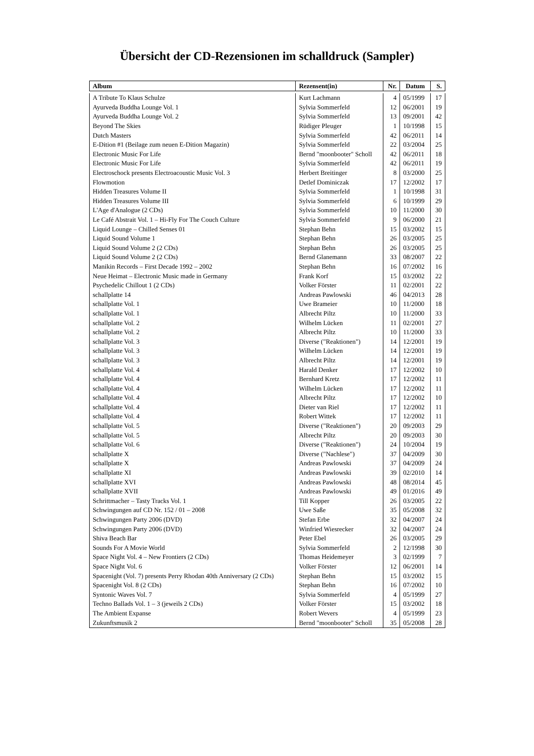Übersicht der CD-Rezensionen im schalldruck (Sampler)
| Album | Rezensent(in) | Nr. | Datum | S. |
| --- | --- | --- | --- | --- |
| A Tribute To Klaus Schulze | Kurt Lachmann | 4 | 05/1999 | 17 |
| Ayurveda Buddha Lounge Vol. 1 | Sylvia Sommerfeld | 12 | 06/2001 | 19 |
| Ayurveda Buddha Lounge Vol. 2 | Sylvia Sommerfeld | 13 | 09/2001 | 42 |
| Beyond The Skies | Rüdiger Pleuger | 1 | 10/1998 | 15 |
| Dutch Masters | Sylvia Sommerfeld | 42 | 06/2011 | 14 |
| E-Dition #1 (Beilage zum neuen E-Dition Magazin) | Sylvia Sommerfeld | 22 | 03/2004 | 25 |
| Electronic Music For Life | Bernd "moonbooter" Scholl | 42 | 06/2011 | 18 |
| Electronic Music For Life | Sylvia Sommerfeld | 42 | 06/2011 | 19 |
| Electroschock presents Electroacoustic Music Vol. 3 | Herbert Breitinger | 8 | 03/2000 | 25 |
| Flowmotion | Detlef Dominiczak | 17 | 12/2002 | 17 |
| Hidden Treasures Volume II | Sylvia Sommerfeld | 1 | 10/1998 | 31 |
| Hidden Treasures Volume III | Sylvia Sommerfeld | 6 | 10/1999 | 29 |
| L'Age d'Analogue (2 CDs) | Sylvia Sommerfeld | 10 | 11/2000 | 30 |
| Le Café Abstrait Vol. 1 – Hi-Fly For The Couch Culture | Sylvia Sommerfeld | 9 | 06/2000 | 21 |
| Liquid Lounge – Chilled Senses 01 | Stephan Behn | 15 | 03/2002 | 15 |
| Liquid Sound Volume 1 | Stephan Behn | 26 | 03/2005 | 25 |
| Liquid Sound Volume 2 (2 CDs) | Stephan Behn | 26 | 03/2005 | 25 |
| Liquid Sound Volume 2 (2 CDs) | Bernd Glanemann | 33 | 08/2007 | 22 |
| Manikin Records – First Decade 1992 – 2002 | Stephan Behn | 16 | 07/2002 | 16 |
| Neue Heimat – Electronic Music made in Germany | Frank Korf | 15 | 03/2002 | 22 |
| Psychedelic Chillout 1 (2 CDs) | Volker Förster | 11 | 02/2001 | 22 |
| schallplatte 14 | Andreas Pawlowski | 46 | 04/2013 | 28 |
| schallplatte Vol. 1 | Uwe Brameier | 10 | 11/2000 | 18 |
| schallplatte Vol. 1 | Albrecht Piltz | 10 | 11/2000 | 33 |
| schallplatte Vol. 2 | Wilhelm Lücken | 11 | 02/2001 | 27 |
| schallplatte Vol. 2 | Albrecht Piltz | 10 | 11/2000 | 33 |
| schallplatte Vol. 3 | Diverse ("Reaktionen") | 14 | 12/2001 | 19 |
| schallplatte Vol. 3 | Wilhelm Lücken | 14 | 12/2001 | 19 |
| schallplatte Vol. 3 | Albrecht Piltz | 14 | 12/2001 | 19 |
| schallplatte Vol. 4 | Harald Denker | 17 | 12/2002 | 10 |
| schallplatte Vol. 4 | Bernhard Kretz | 17 | 12/2002 | 11 |
| schallplatte Vol. 4 | Wilhelm Lücken | 17 | 12/2002 | 11 |
| schallplatte Vol. 4 | Albrecht Piltz | 17 | 12/2002 | 10 |
| schallplatte Vol. 4 | Dieter van Riel | 17 | 12/2002 | 11 |
| schallplatte Vol. 4 | Robert Wittek | 17 | 12/2002 | 11 |
| schallplatte Vol. 5 | Diverse ("Reaktionen") | 20 | 09/2003 | 29 |
| schallplatte Vol. 5 | Albrecht Piltz | 20 | 09/2003 | 30 |
| schallplatte Vol. 6 | Diverse ("Reaktionen") | 24 | 10/2004 | 19 |
| schallplatte X | Diverse ("Nachlese") | 37 | 04/2009 | 30 |
| schallplatte X | Andreas Pawlowski | 37 | 04/2009 | 24 |
| schallplatte XI | Andreas Pawlowski | 39 | 02/2010 | 14 |
| schallplatte XVI | Andreas Pawlowski | 48 | 08/2014 | 45 |
| schallplatte XVII | Andreas Pawlowski | 49 | 01/2016 | 49 |
| Schrittmacher – Tasty Tracks Vol. 1 | Till Kopper | 26 | 03/2005 | 22 |
| Schwingungen auf CD Nr. 152 / 01 – 2008 | Uwe Saße | 35 | 05/2008 | 32 |
| Schwingungen Party 2006 (DVD) | Stefan Erbe | 32 | 04/2007 | 24 |
| Schwingungen Party 2006 (DVD) | Winfried Wiesrecker | 32 | 04/2007 | 24 |
| Shiva Beach Bar | Peter Ebel | 26 | 03/2005 | 29 |
| Sounds For A Movie World | Sylvia Sommerfeld | 2 | 12/1998 | 30 |
| Space Night Vol. 4 – New Frontiers (2 CDs) | Thomas Heidemeyer | 3 | 02/1999 | 7 |
| Space Night Vol. 6 | Volker Förster | 12 | 06/2001 | 14 |
| Spacenight (Vol. 7) presents Perry Rhodan 40th Anniversary (2 CDs) | Stephan Behn | 15 | 03/2002 | 15 |
| Spacenight Vol. 8 (2 CDs) | Stephan Behn | 16 | 07/2002 | 10 |
| Syntonic Waves Vol. 7 | Sylvia Sommerfeld | 4 | 05/1999 | 27 |
| Techno Ballads Vol. 1 – 3 (jeweils 2 CDs) | Volker Förster | 15 | 03/2002 | 18 |
| The Ambient Expanse | Robert Wevers | 4 | 05/1999 | 23 |
| Zukunftsmusik 2 | Bernd "moonbooter" Scholl | 35 | 05/2008 | 28 |